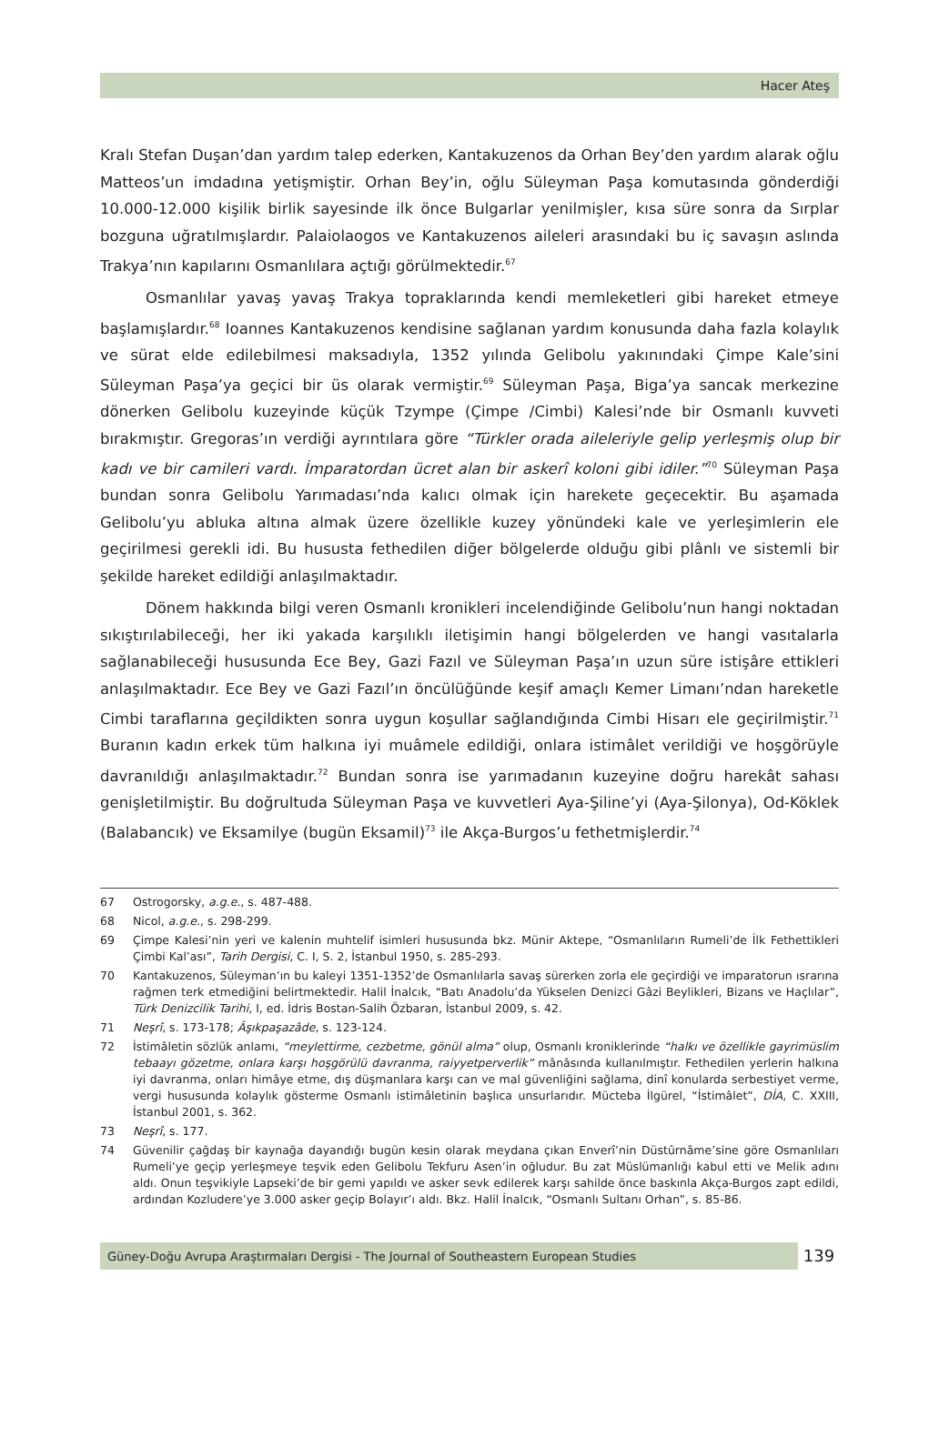Hacer Ateş
Kralı Stefan Duşan’dan yardım talep ederken, Kantakuzenos da Orhan Bey’den yardım alarak oğlu Matteos’un imdadına yetişmiştir. Orhan Bey’in, oğlu Süleyman Paşa komutasında gönderdiği 10.000-12.000 kişilik birlik sayesinde ilk önce Bulgarlar yenilmişler, kısa süre sonra da Sırplar bozguna uğratılmışlardır. Palaiolaogos ve Kantakuzenos aileleri arasındaki bu iç savaşın aslında Trakya’nın kapılarını Osmanlılara açtığı görülmektedir.<sup>67</sup>
Osmanlılar yavaş yavaş Trakya topraklarında kendi memleketleri gibi hareket etmeye başlamışlardır.<sup>68</sup> Ioannes Kantakuzenos kendisine sağlanan yardım konusunda daha fazla kolaylık ve sürat elde edilebilmesi maksadıyla, 1352 yılında Gelibolu yakınındaki Çimpe Kale’sini Süleyman Paşa’ya geçici bir üs olarak vermiştir.<sup>69</sup> Süleyman Paşa, Biga’ya sancak merkezine dönerken Gelibolu kuzeyinde küçük Tzympe (Çimpe /Cimbi) Kalesi’nde bir Osmanlı kuvveti bırakmıştır. Gregoras’ın verdiği ayrıntılara göre “Türkler orada aileleriyle gelip yerleşmiş olup bir kadı ve bir camileri vardı. İmparatordan ücret alan bir askerî koloni gibi idiler.”<sup>70</sup> Süleyman Paşa bundan sonra Gelibolu Yarımadası’nda kalıcı olmak için harekete geçecektir. Bu aşamada Gelibolu’yu abluka altına almak üzere özellikle kuzey yönündeki kale ve yerleşimlerin ele geçirilmesi gerekli idi. Bu hususta fethedilen diğer bölgelerde olduğu gibi plânlı ve sistemli bir şekilde hareket edildiği anlaşılmaktadır.
Dönem hakkında bilgi veren Osmanlı kronikleri incelendiğinde Gelibolu’nun hangi noktadan sıkıştırılabileceği, her iki yakada karşılıklı iletişimin hangi bölgelerden ve hangi vasıtalarla sağlanabileceği hususunda Ece Bey, Gazi Fazıl ve Süleyman Paşa’ın uzun süre istişâre ettikleri anlaşılmaktadır. Ece Bey ve Gazi Fazıl’ın öncülüğünde keşif amaçlı Kemer Limanı’ndan hareketle Cimbi taraflarına geçildikten sonra uygun koşullar sağlandığında Cimbi Hisarı ele geçirilmiştir.<sup>71</sup> Buranın kadın erkek tüm halkına iyi muâmele edildiği, onlara istimâlet verildiği ve hoşgörüyle davranıldığı anlaşılmaktadır.<sup>72</sup> Bundan sonra ise yarımadanın kuzeyine doğru harekât sahası genişletilmiştir. Bu doğrultuda Süleyman Paşa ve kuvvetleri Aya-Şiline’yi (Aya-Şilonya), Od-Köklek (Balabancık) ve Eksamilye (bugün Eksamil)<sup>73</sup> ile Akça-Burgos’u fethetmişlerdir.<sup>74</sup>
67 Ostrogorsky, a.g.e., s. 487-488.
68 Nicol, a.g.e., s. 298-299.
69 Çimpe Kalesi’nin yeri ve kalenin muhtelif isimleri hususunda bkz. Münir Aktepe, “Osmanlıların Rumeli’de İlk Fethettikleri Çimbi Kal’ası”, Tarih Dergisi, C. I, S. 2, İstanbul 1950, s. 285-293.
70 Kantakuzenos, Süleyman’ın bu kaleyi 1351-1352’de Osmanlılarla savaş sürerken zorla ele geçirdiği ve imparatorun ısrarına rağmen terk etmediğini belirtmektedir. Halil İnalcık, “Batı Anadolu’da Yükselen Denizci Gâzi Beylikleri, Bizans ve Haçlılar”, Türk Denizcilik Tarihi, I, ed. İdris Bostan-Salih Özbaran, İstanbul 2009, s. 42.
71 Neşrî, s. 173-178; Âşıkpaşazâde, s. 123-124.
72 İstimâletin sözlük anlamı, “meylettirme, cezbetme, gönül alma” olup, Osmanlı kroniklerinde “halkı ve özellikle gayrimüslim tebaayı gözetme, onlara karşı hoşgörülü davranma, raiyyetperverlik” mânâsında kullanılmıştır. Fethedilen yerlerin halkına iyi davranma, onları himâye etme, dış düşmanlara karşı can ve mal güvenliğini sağlama, dinî konularda serbestiyet verme, vergi hususunda kolaylık gösterme Osmanlı istimâletinin başlıca unsurlarıdır. Mücteba İlgürel, “İstimâlet”, DİA, C. XXIII, İstanbul 2001, s. 362.
73 Neşrî, s. 177.
74 Güvenilir çağdaş bir kaynağa dayandığı bugün kesin olarak meydana çıkan Enverî’nin Düstûrnâme’sine göre Osmanlıları Rumeli’ye geçip yerleşmeye teşvik eden Gelibolu Tekfuru Asen’in oğludur. Bu zat Müslümanlığı kabul etti ve Melik adını aldı. Onun teşvikiyle Lapseki’de bir gemi yapıldı ve asker sevk edilerek karşı sahilde önce baskınla Akça-Burgos zapt edildi, ardından Kozludere’ye 3.000 asker geçip Bolayır’ı aldı. Bkz. Halil İnalcık, “Osmanlı Sultanı Orhan”, s. 85-86.
Güney-Doğu Avrupa Araştırmaları Dergisi - The Journal of Southeastern European Studies 139